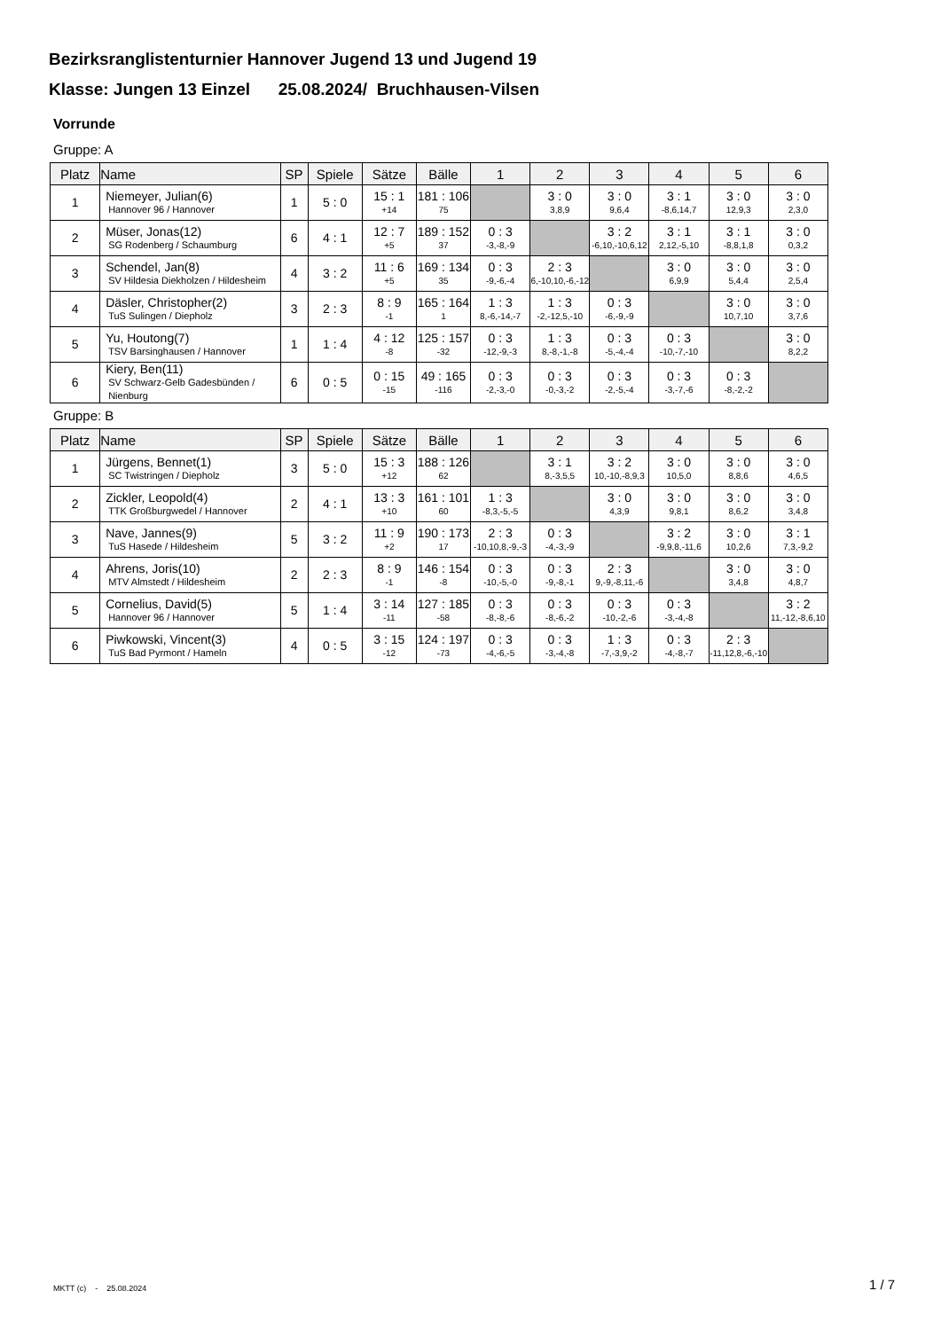Bezirksranglistenturnier Hannover Jugend 13 und Jugend 19
Klasse: Jungen 13 Einzel 25.08.2024/ Bruchhausen-Vilsen
Vorrunde
Gruppe: A
| Platz | Name | SP | Spiele | Sätze | Bälle | 1 | 2 | 3 | 4 | 5 | 6 |
| --- | --- | --- | --- | --- | --- | --- | --- | --- | --- | --- | --- |
| 1 | Niemeyer, Julian(6) Hannover 96 / Hannover | 1 | 5 : 0 | 15 : 1 +14 | 181 : 106 75 | | 3 : 0 3,8,9 | 3 : 0 9,6,4 | 3 : 1 -8,6,14,7 | 3 : 0 12,9,3 | 3 : 0 2,3,0 |
| 2 | Müser, Jonas(12) SG Rodenberg / Schaumburg | 6 | 4 : 1 | 12 : 7 +5 | 189 : 152 37 | 0 : 3 -3,-8,-9 | | 3 : 2 -6,10,-10,6,12 | 3 : 1 2,12,-5,10 | 3 : 1 -8,8,1,8 | 3 : 0 0,3,2 |
| 3 | Schendel, Jan(8) SV Hildesia Diekholzen / Hildesheim | 4 | 3 : 2 | 11 : 6 +5 | 169 : 134 35 | 0 : 3 -9,-6,-4 | 2 : 3 6,-10,10,-6,-12 | | 3 : 0 6,9,9 | 3 : 0 5,4,4 | 3 : 0 2,5,4 |
| 4 | Däsler, Christopher(2) TuS Sulingen / Diepholz | 3 | 2 : 3 | 8 : 9 -1 | 165 : 164 1 | 1 : 3 8,-6,-14,-7 | 1 : 3 -2,-12,5,-10 | 0 : 3 -6,-9,-9 | | 3 : 0 10,7,10 | 3 : 0 3,7,6 |
| 5 | Yu, Houtong(7) TSV Barsinghausen / Hannover | 1 | 1 : 4 | 4 : 12 -8 | 125 : 157 -32 | 0 : 3 -12,-9,-3 | 1 : 3 8,-8,-1,-8 | 0 : 3 -5,-4,-4 | 0 : 3 -10,-7,-10 | | 3 : 0 8,2,2 |
| 6 | Kiery, Ben(11) SV Schwarz-Gelb Gadesbünden / Nienburg | 6 | 0 : 5 | 0 : 15 -15 | 49 : 165 -116 | 0 : 3 -2,-3,-0 | 0 : 3 -0,-3,-2 | 0 : 3 -2,-5,-4 | 0 : 3 -3,-7,-6 | 0 : 3 -8,-2,-2 | |
Gruppe: B
| Platz | Name | SP | Spiele | Sätze | Bälle | 1 | 2 | 3 | 4 | 5 | 6 |
| --- | --- | --- | --- | --- | --- | --- | --- | --- | --- | --- | --- |
| 1 | Jürgens, Bennet(1) SC Twistringen / Diepholz | 3 | 5 : 0 | 15 : 3 +12 | 188 : 126 62 | | 3 : 1 8,-3,5,5 | 3 : 2 10,-10,-8,9,3 | 3 : 0 10,5,0 | 3 : 0 8,8,6 | 3 : 0 4,6,5 |
| 2 | Zickler, Leopold(4) TTK Großburgwedel / Hannover | 2 | 4 : 1 | 13 : 3 +10 | 161 : 101 60 | 1 : 3 -8,3,-5,-5 | | 3 : 0 4,3,9 | 3 : 0 9,8,1 | 3 : 0 8,6,2 | 3 : 0 3,4,8 |
| 3 | Nave, Jannes(9) TuS Hasede / Hildesheim | 5 | 3 : 2 | 11 : 9 +2 | 190 : 173 17 | 2 : 3 -10,10,8,-9,-3 | 0 : 3 -4,-3,-9 | | 3 : 2 -9,9,8,-11,6 | 3 : 0 10,2,6 | 3 : 1 7,3,-9,2 |
| 4 | Ahrens, Joris(10) MTV Almstedt / Hildesheim | 2 | 2 : 3 | 8 : 9 -1 | 146 : 154 -8 | 0 : 3 -10,-5,-0 | 0 : 3 -9,-8,-1 | 2 : 3 9,-9,-8,11,-6 | | 3 : 0 3,4,8 | 3 : 0 4,8,7 |
| 5 | Cornelius, David(5) Hannover 96 / Hannover | 5 | 1 : 4 | 3 : 14 -11 | 127 : 185 -58 | 0 : 3 -8,-8,-6 | 0 : 3 -8,-6,-2 | 0 : 3 -10,-2,-6 | 0 : 3 -3,-4,-8 | | 3 : 2 11,-12,-8,6,10 |
| 6 | Piwkowski, Vincent(3) TuS Bad Pyrmont / Hameln | 4 | 0 : 5 | 3 : 15 -12 | 124 : 197 -73 | 0 : 3 -4,-6,-5 | 0 : 3 -3,-4,-8 | 1 : 3 -7,-3,9,-2 | 0 : 3 -4,-8,-7 | 2 : 3 -11,12,8,-6,-10 | |
MKTT (c) - 25.08.2024 1 / 7